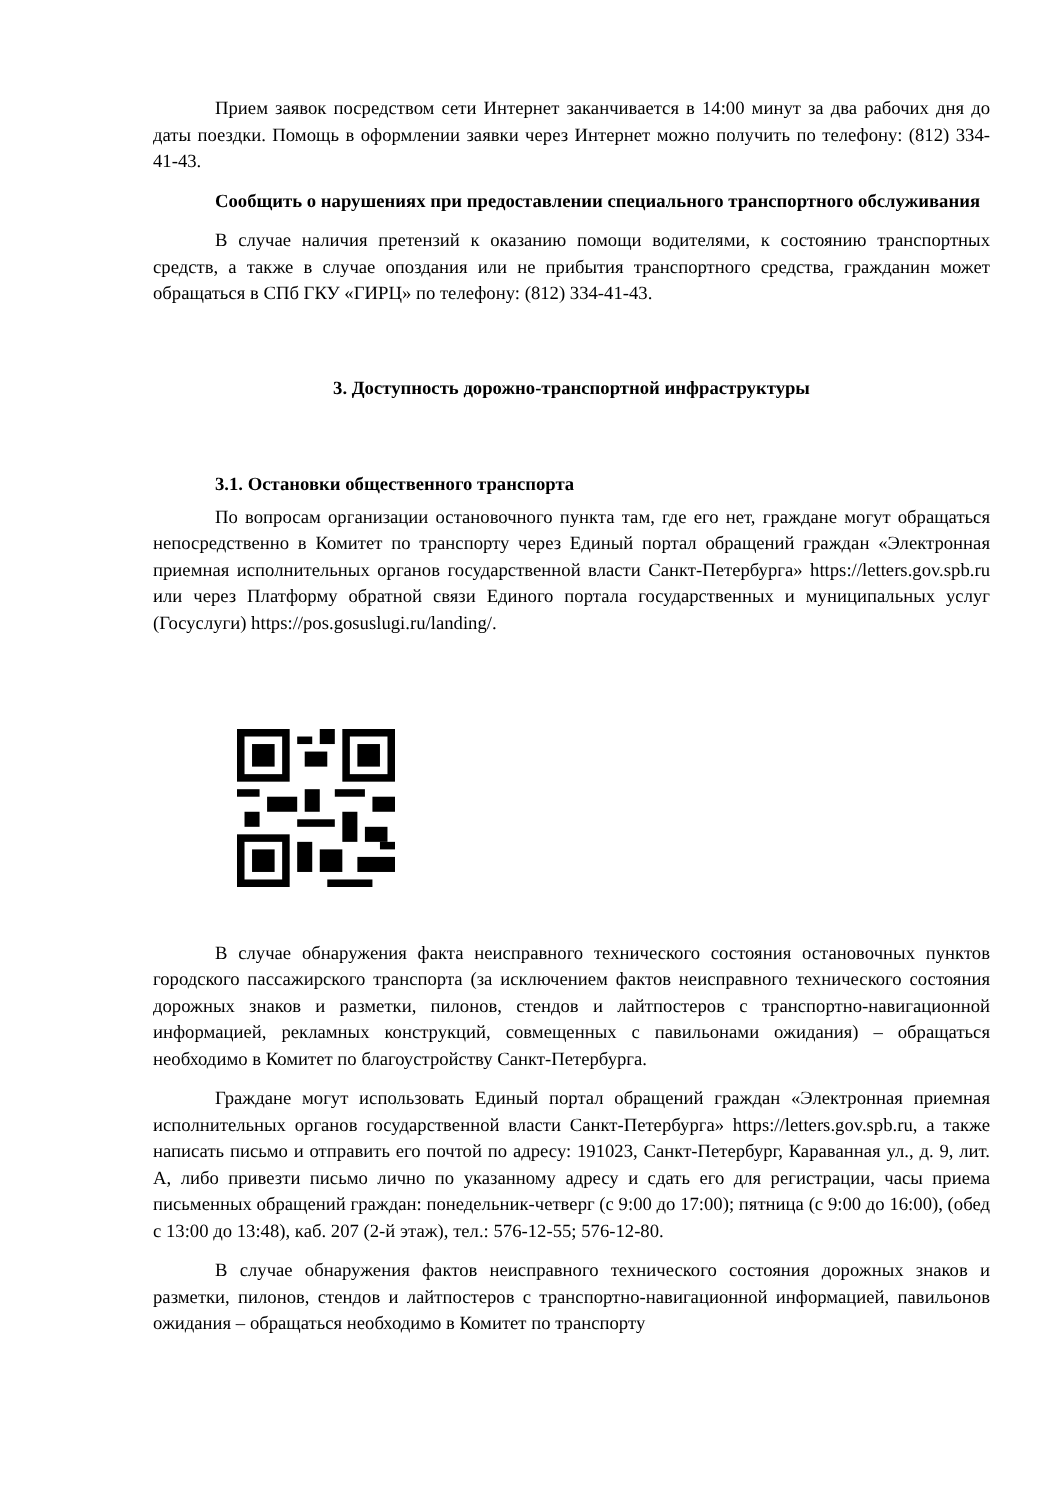Прием заявок посредством сети Интернет заканчивается в 14:00 минут за два рабочих дня до даты поездки. Помощь в оформлении заявки через Интернет можно получить по телефону: (812) 334-41-43.
Сообщить о нарушениях при предоставлении специального транспортного обслуживания
В случае наличия претензий к оказанию помощи водителями, к состоянию транспортных средств, а также в случае опоздания или не прибытия транспортного средства, гражданин может обращаться в СПб ГКУ «ГИРЦ» по телефону: (812) 334-41-43.
3. Доступность дорожно-транспортной инфраструктуры
3.1. Остановки общественного транспорта
По вопросам организации остановочного пункта там, где его нет, граждане могут обращаться непосредственно в Комитет по транспорту через Единый портал обращений граждан «Электронная приемная исполнительных органов государственной власти Санкт-Петербурга» https://letters.gov.spb.ru или через Платформу обратной связи Единого портала государственных и муниципальных услуг (Госуслуги) https://pos.gosuslugi.ru/landing/.
В случае обнаружения факта неисправного технического состояния остановочных пунктов городского пассажирского транспорта (за исключением фактов неисправного технического состояния дорожных знаков и разметки, пилонов, стендов и лайтпостеров с транспортно-навигационной информацией, рекламных конструкций, совмещенных с павильонами ожидания) – обращаться необходимо в Комитет по благоустройству Санкт-Петербурга.
Граждане могут использовать Единый портал обращений граждан «Электронная приемная исполнительных органов государственной власти Санкт-Петербурга» https://letters.gov.spb.ru, а также написать письмо и отправить его почтой по адресу: 191023, Санкт-Петербург, Караванная ул., д. 9, лит. А, либо привезти письмо лично по указанному адресу и сдать его для регистрации, часы приема письменных обращений граждан: понедельник-четверг (с 9:00 до 17:00); пятница (с 9:00 до 16:00), (обед с 13:00 до 13:48), каб. 207 (2-й этаж), тел.: 576-12-55; 576-12-80.
В случае обнаружения фактов неисправного технического состояния дорожных знаков и разметки, пилонов, стендов и лайтпостеров с транспортно-навигационной информацией, павильонов ожидания – обращаться необходимо в Комитет по транспорту